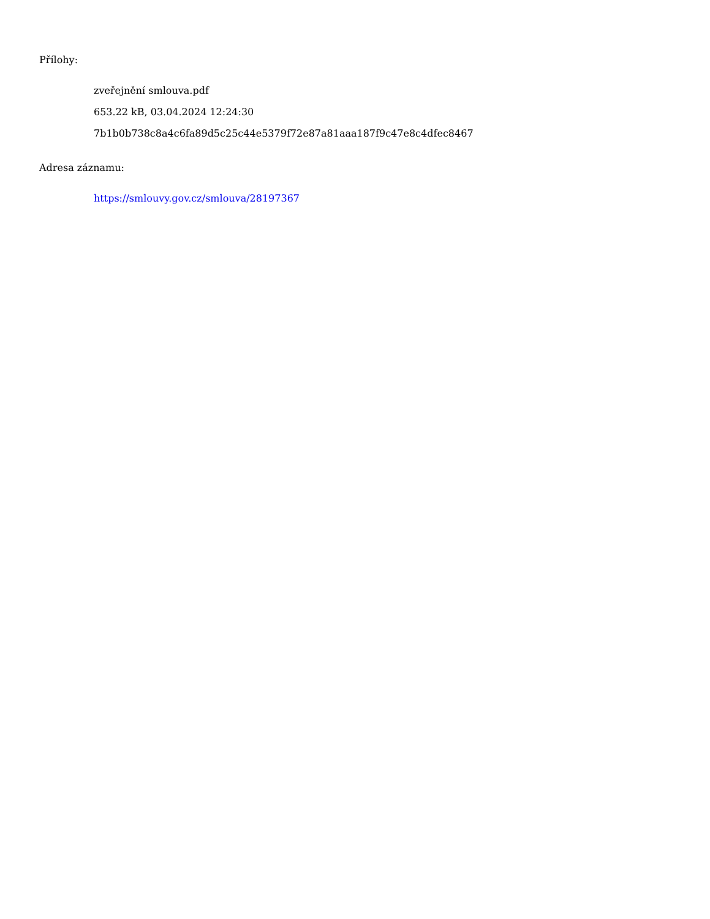Přílohy:
zveřejnění smlouva.pdf
653.22 kB, 03.04.2024 12:24:30
7b1b0b738c8a4c6fa89d5c25c44e5379f72e87a81aaa187f9c47e8c4dfec8467
Adresa záznamu:
https://smlouvy.gov.cz/smlouva/28197367